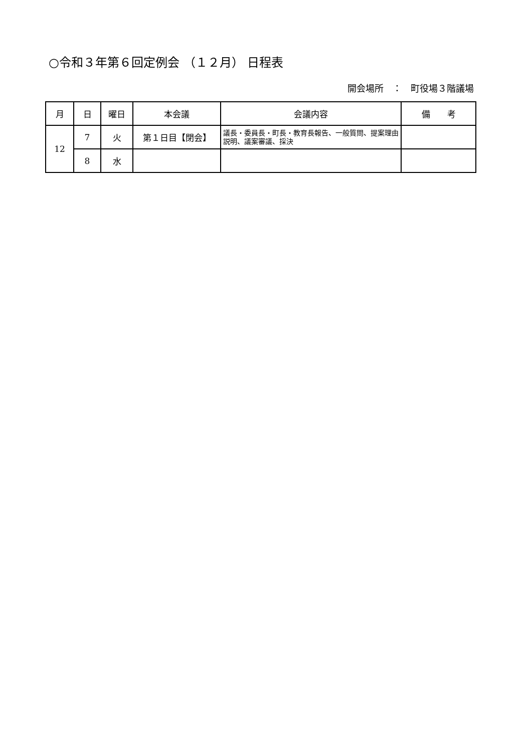○令和３年第６回定例会 （１２月） 日程表
開会場所　：　町役場３階議場
| 月 | 日 | 曜日 | 本会議 | 会議内容 | 備 考 |
| --- | --- | --- | --- | --- | --- |
| 12 | 7 | 火 | 第１日目【閉会】 | 議長・委員長・町長・教育長報告、一般質問、提案理由説明、議案審議、採決 | |
| | 8 | 水 | | | |